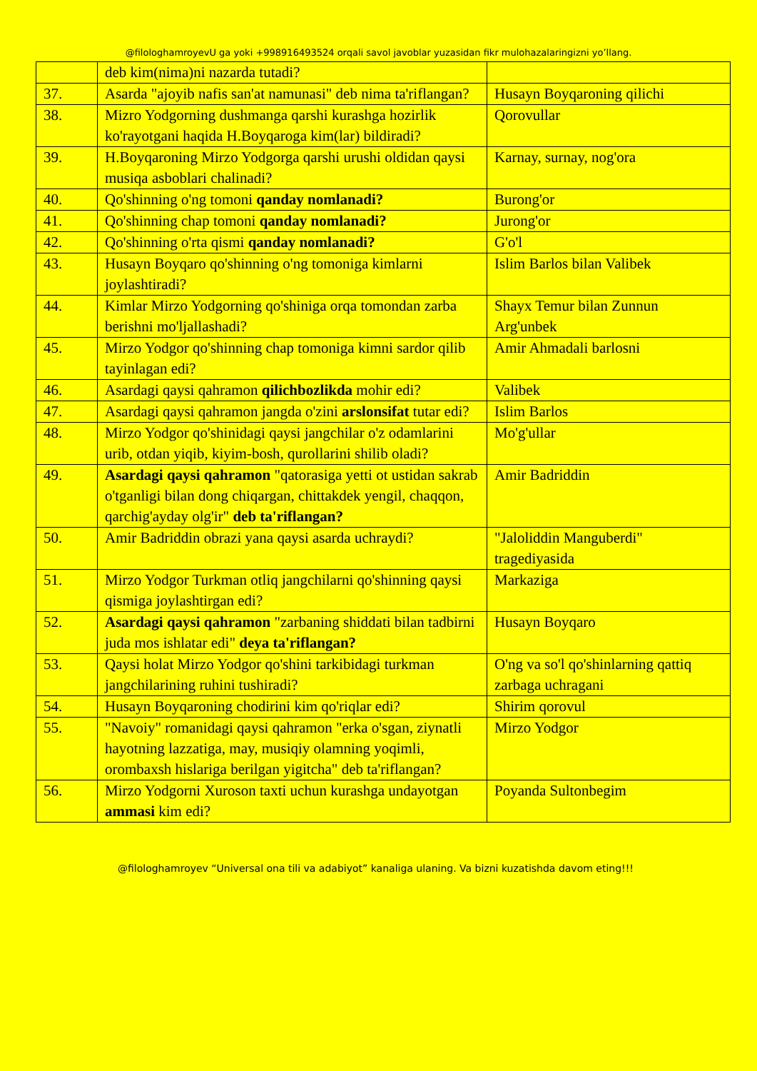@filologhamroyevU ga yoki +998916493524 orqali savol javoblar yuzasidan fikr mulohazalaringizni yo’llang.
| | deb kim(nima)ni nazarda tutadi? | |
| 37. | Asarda "ajoyib nafis san'at namunasi" deb nima ta'riflangan? | Husayn Boyqaroning qilichi |
| 38. | Mizro Yodgorning dushmanga qarshi kurashga hozirlik ko'rayotgani haqida H.Boyqaroga kim(lar) bildiradi? | Qorovullar |
| 39. | H.Boyqaroning Mirzo Yodgorga qarshi urushi oldidan qaysi musiqa asboblari chalinadi? | Karnay, surnay, nog'ora |
| 40. | Qo'shinning o'ng tomoni qanday nomlanadi? | Burong'or |
| 41. | Qo'shinning chap tomoni qanday nomlanadi? | Jurong'or |
| 42. | Qo'shinning o'rta qismi qanday nomlanadi? | G'o'l |
| 43. | Husayn Boyqaro qo'shinning o'ng tomoniga kimlarni joylashtiradi? | Islim Barlos bilan Valibek |
| 44. | Kimlar Mirzo Yodgorning qo'shiniga orqa tomondan zarba berishni mo'ljallashadi? | Shayx Temur bilan Zunnun Arg'unbek |
| 45. | Mirzo Yodgor qo'shinning chap tomoniga kimni sardor qilib tayinlagan edi? | Amir Ahmadali barlosni |
| 46. | Asardagi qaysi qahramon qilichbozlikda mohir edi? | Valibek |
| 47. | Asardagi qaysi qahramon jangda o'zini arslonsifat tutar edi? | Islim Barlos |
| 48. | Mirzo Yodgor qo'shinidagi qaysi jangchilar o'z odamlarini urib, otdan yiqib, kiyim-bosh, qurollarini shilib oladi? | Mo'g'ullar |
| 49. | Asardagi qaysi qahramon "qatorasiga yetti ot ustidan sakrab o'tganligi bilan dong chiqargan, chittakdek yengil, chaqqon, qarchig'ayday olg'ir" deb ta'riflangan? | Amir Badriddin |
| 50. | Amir Badriddin obrazi yana qaysi asarda uchraydi? | "Jaloliddin Manguberdi" tragediyasida |
| 51. | Mirzo Yodgor Turkman otliq jangchilarni qo'shinning qaysi qismiga joylashtirgan edi? | Markaziga |
| 52. | Asardagi qaysi qahramon "zarbaning shiddati bilan tadbirni juda mos ishlatar edi" deya ta'riflangan? | Husayn Boyqaro |
| 53. | Qaysi holat Mirzo Yodgor qo'shini tarkibidagi turkman jangchilarining ruhini tushiradi? | O'ng va so'l qo'shinlarning qattiq zarbaga uchragani |
| 54. | Husayn Boyqaroning chodirini kim qo'riqlar edi? | Shirim qorovul |
| 55. | "Navoiy" romanidagi qaysi qahramon "erka o'sgan, ziynatli hayotning lazzatiga, may, musiqiy olamning yoqimli, orombaxsh hislariga berilgan yigitcha" deb ta'riflangan? | Mirzo Yodgor |
| 56. | Mirzo Yodgorni Xuroson taxti uchun kurashga undayotgan ammasi kim edi? | Poyanda Sultonbegim |
@filologhamroyev “Universal ona tili va adabiyot” kanaliga ulaning. Va bizni kuzatishda davom eting!!!